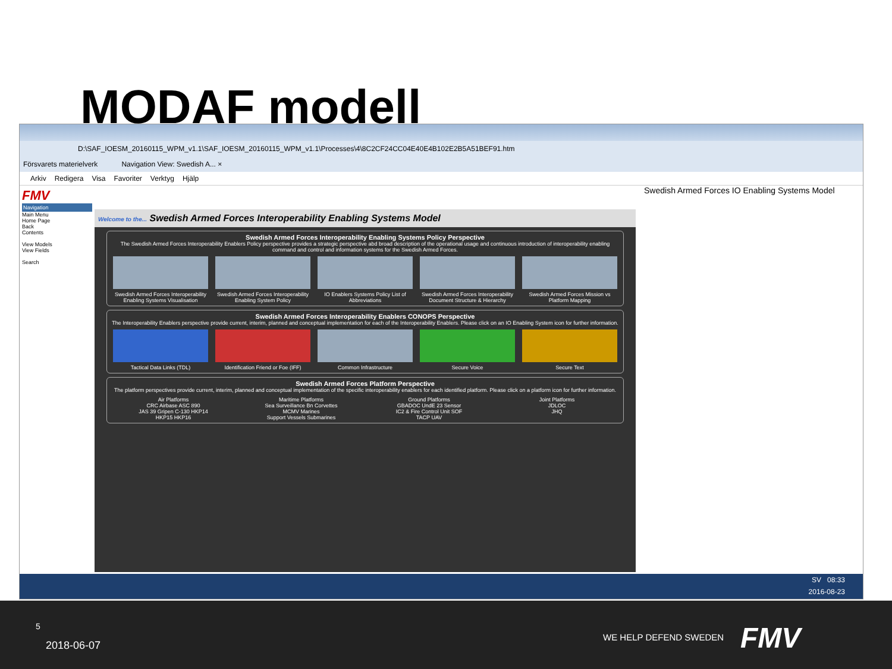MODAF modell
D:\SAF_IOESM_20160115_WPM_v1.1\SAF_IOESM_20160115_WPM_v1.1\Processes\4\8C2CF24CC04E40E4B102E2B5A51BEF91.htm
Försvarets materielverk Navigation View: Swedish A... ×
Arkiv Redigera Visa Favoriter Verktyg Hjälp
FMV
Navigation
Main Menu
Home Page
Back
Contents
View Models
View Fields
Search
Welcome to the... Swedish Armed Forces Interoperability Enabling Systems Model
Swedish Armed Forces Interoperability Enabling Systems Policy Perspective
The Swedish Armed Forces Interoperability Enablers Policy perspective provides a strategic perspective abd broad description of the operational usage and continuous introduction of interoperability enabling command and control and information systems for the Swedish Armed Forces.
Swedish Armed Forces Interoperability Enabling Systems Visualisation
Swedish Armed Forces Interoperability Enabling System Policy
IO Enablers Systems Policy List of Abbreviations
Swedish Armed Forces Interoperability Document Structure & Hierarchy
Swedish Armed Forces Mission vs Platform Mapping
Swedish Armed Forces Interoperability Enablers CONOPS Perspective
The Interoperability Enablers perspective provide current, interim, planned and conceptual implementation for each of the Interoperability Enablers. Please click on an IO Enabling System icon for further information.
Tactical Data Links (TDL) Identification Friend or Foe (IFF)
Common Infrastructure Secure Voice Secure Text
Swedish Armed Forces Platform Perspective
The platform perspectives provide current, interim, planned and conceptual implementation of the specific interoperability enablers for each identified platform. Please click on a platform icon for further information.
Air Platforms
CRC Airbase ASC 890
JAS 39 Gripen C-130 HKP14
HKP15 HKP16
Maritime Platforms
Sea Surveillance Bn Corvettes
MCMV Marines
Support Vessels Submarines
Ground Platforms
GBADOC UndE 23 Sensor
IC2 & Fire Control Unit SOF
TACP UAV
Joint Platforms
JDLOC
JHQ
Swedish Armed Forces IO Enabling Systems Model
SV 08:33
2016-08-23
5
2018-06-07
WE HELP DEFEND SWEDEN FMV